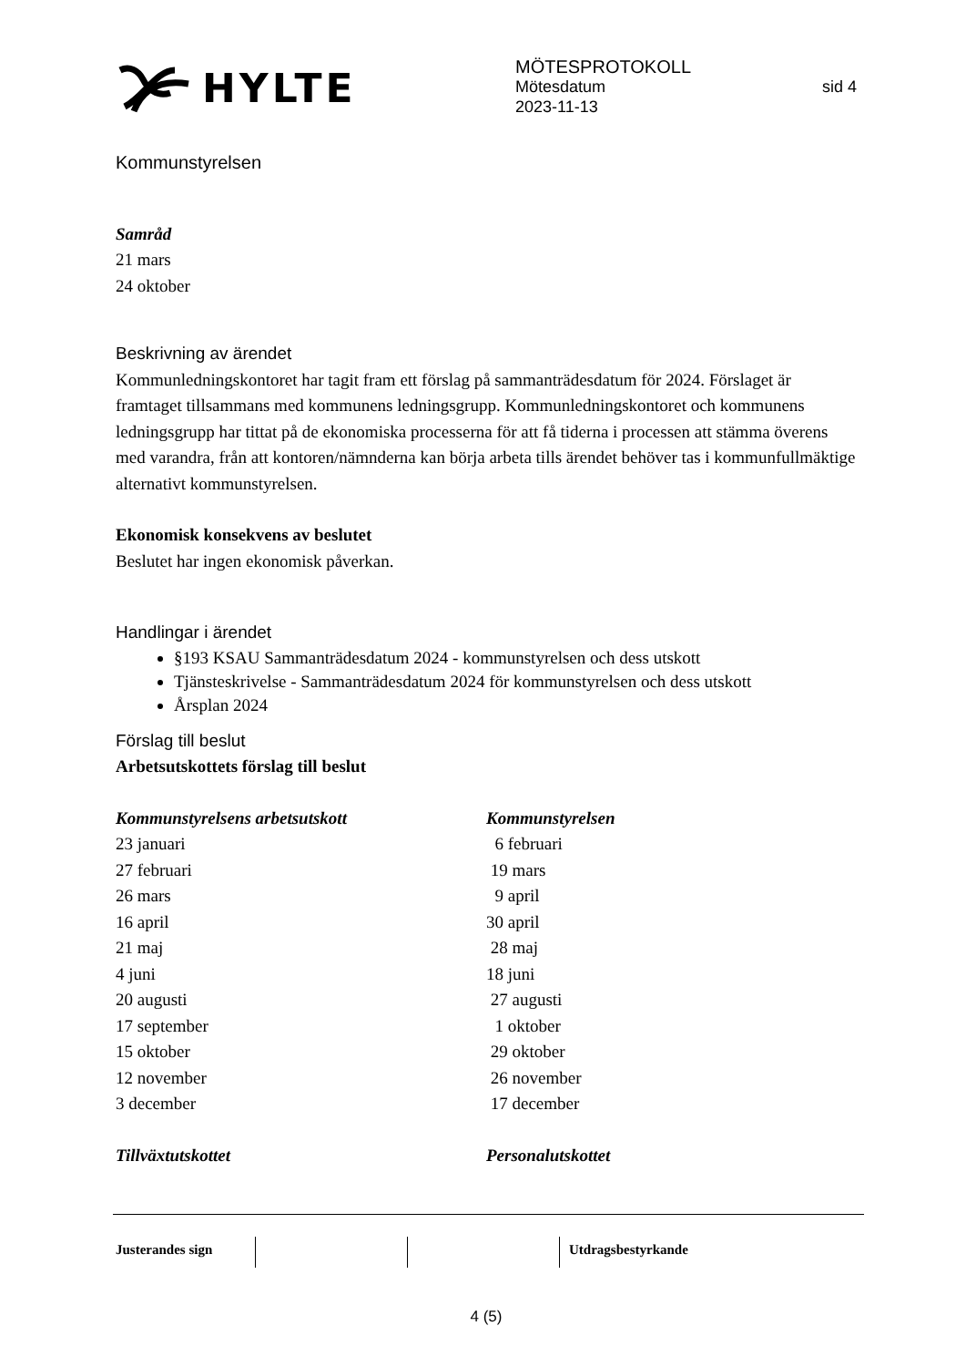HYLTE
MÖTESPROTOKOLL
Mötesdatum sid 4
2023-11-13
Kommunstyrelsen
Samråd
21 mars
24 oktober
Beskrivning av ärendet
Kommunledningskontoret har tagit fram ett förslag på sammanträdesdatum för 2024. Förslaget är framtaget tillsammans med kommunens ledningsgrupp. Kommunledningskontoret och kommunens ledningsgrupp har tittat på de ekonomiska processerna för att få tiderna i processen att stämma överens med varandra, från att kontoren/nämnderna kan börja arbeta tills ärendet behöver tas i kommunfullmäktige alternativt kommunstyrelsen.
Ekonomisk konsekvens av beslutet
Beslutet har ingen ekonomisk påverkan.
Handlingar i ärendet
§193 KSAU Sammanträdesdatum 2024 - kommunstyrelsen och dess utskott
Tjänsteskrivelse - Sammanträdesdatum 2024 för kommunstyrelsen och dess utskott
Årsplan 2024
Förslag till beslut
Arbetsutskottets förslag till beslut
Kommunstyrelsens arbetsutskott
23 januari
27 februari
26 mars
16 april
21 maj
4 juni
20 augusti
17 september
15 oktober
12 november
3 december
Kommunstyrelsen
6 februari
19 mars
9 april
30 april
28 maj
18 juni
27 augusti
1 oktober
29 oktober
26 november
17 december
Tillväxtutskottet Personalutskottet
Justerandes sign Utdragsbestyrkande
4 (5)